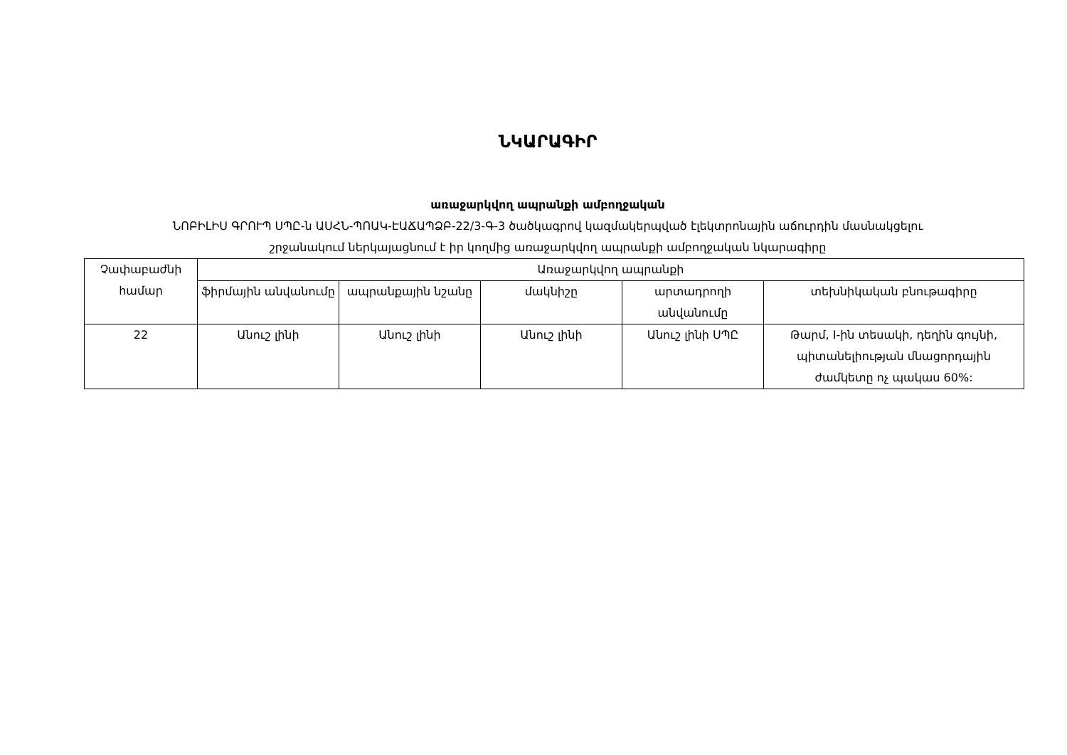ՆԿԱՐԱԳԻՐ
առաջարկվող ապրանքի ամբողջական
ՆՈԲԻԼԻՍ ԳՐՈՒՊ ՍՊԸ-ն ԱՍՀՆ-ՊՈԱԿ-ԷԱՃԱՊՁԲ-22/3-Գ-3 ծածկագրով կազմակերպված էլեկտրոնային աճուրդին մասնակցելու
շրջանակում ներկայացնում է իր կողմից առաջարկվող ապրանքի ամբողջական նկարագիրը
| Չափաբաժնի համար | Առաջարկվող ապրանքի | | | | |
| --- | --- | --- | --- | --- | --- |
| | ֆիրմային անվանումը | ապրանքային նշանը | մակնիշը | արտադրողի անվանումը | տեխնիկական բնութագիրը |
| 22 | Անուշ լինի | Անուշ լինի | Անուշ լինի | Անուշ լինի ՍՊԸ | Թարմ, I-ին տեսակի, դեղին գույնի, պիտանելիության մնացորդային ժամկետը ոչ պակաս 60%: |